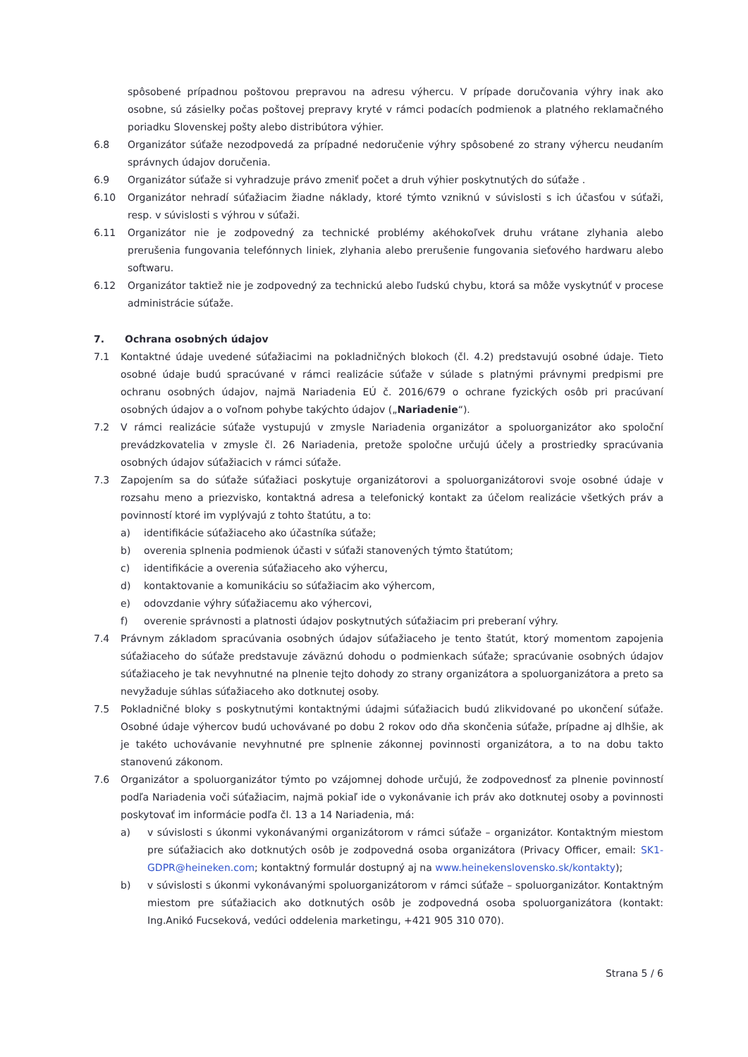spôsobené prípadnou poštovou prepravou na adresu výhercu. V prípade doručovania výhry inak ako osobne, sú zásielky počas poštovej prepravy kryté v rámci podacích podmienok a platného reklamačného poriadku Slovenskej pošty alebo distribútora výhier.
6.8 Organizátor súťaže nezodpovedá za prípadné nedoručenie výhry spôsobené zo strany výhercu neudaním správnych údajov doručenia.
6.9 Organizátor súťaže si vyhradzuje právo zmeniť počet a druh výhier poskytnutých do súťaže .
6.10 Organizátor nehradí súťažiacim žiadne náklady, ktoré týmto vzniknú v súvislosti s ich účasťou v súťaži, resp. v súvislosti s výhrou v súťaži.
6.11 Organizátor nie je zodpovedný za technické problémy akéhokoľvek druhu vrátane zlyhania alebo prerušenia fungovania telefónnych liniek, zlyhania alebo prerušenie fungovania sieťového hardwaru alebo softwaru.
6.12 Organizátor taktiež nie je zodpovedný za technickú alebo ľudskú chybu, ktorá sa môže vyskytnúť v procese administrácie súťaže.
7. Ochrana osobných údajov
7.1 Kontaktné údaje uvedené súťažiacimi na pokladničných blokoch (čl. 4.2) predstavujú osobné údaje. Tieto osobné údaje budú spracúvané v rámci realizácie súťaže v súlade s platnými právnymi predpismi pre ochranu osobných údajov, najmä Nariadenia EÚ č. 2016/679 o ochrane fyzických osôb pri pracúvaní osobných údajov a o voľnom pohybe takýchto údajov („Nariadenie“).
7.2 V rámci realizácie súťaže vystupujú v zmysle Nariadenia organizátor a spoluorganizátor ako spoloční prevádzkovatelia v zmysle čl. 26 Nariadenia, pretože spoločne určujú účely a prostriedky spracúvania osobných údajov súťažiacich v rámci súťaže.
7.3 Zapojením sa do súťaže súťažiaci poskytuje organizátorovi a spoluorganizátorovi svoje osobné údaje v rozsahu meno a priezvisko, kontaktná adresa a telefonický kontakt za účelom realizácie všetkých práv a povinností ktoré im vyplývajú z tohto štatútu, a to:
a) identifikácie súťažiaceho ako účastníka súťaže;
b) overenia splnenia podmienok účasti v súťaži stanovených týmto štatútom;
c) identifikácie a overenia súťažiaceho ako výhercu,
d) kontaktovanie a komunikáciu so súťažiacim ako výhercom,
e) odovzdanie výhry súťažiacemu ako výhercovi,
f) overenie správnosti a platnosti údajov poskytnutých súťažiacim pri preberaní výhry.
7.4 Právnym základom spracúvania osobných údajov súťažiaceho je tento štatút, ktorý momentom zapojenia súťažiaceho do súťaže predstavuje záväznú dohodu o podmienkach súťaže; spracúvanie osobných údajov súťažiaceho je tak nevyhnutné na plnenie tejto dohody zo strany organizátora a spoluorganizátora a preto sa nevyžaduje súhlas súťažiaceho ako dotknutej osoby.
7.5 Pokladničné bloky s poskytnutými kontaktnými údajmi súťažiacich budú zlikvidované po ukončení súťaže. Osobné údaje výhercov budú uchovávané po dobu 2 rokov odo dňa skončenia súťaže, prípadne aj dlhšie, ak je takéto uchovávanie nevyhnutné pre splnenie zákonnej povinnosti organizátora, a to na dobu takto stanovenú zákonom.
7.6 Organizátor a spoluorganizátor týmto po vzájomnej dohode určujú, že zodpovednosť za plnenie povinností podľa Nariadenia voči súťažiacim, najmä pokiaľ ide o vykonávanie ich práv ako dotknutej osoby a povinnosti poskytovať im informácie podľa čl. 13 a 14 Nariadenia, má:
a) v súvislosti s úkonmi vykonávanými organizátorom v rámci súťaže – organizátor. Kontaktným miestom pre súťažiacich ako dotknutých osôb je zodpovedná osoba organizátora (Privacy Officer, email: SK1-GDPR@heineken.com; kontaktný formulár dostupný aj na www.heinekenslovensko.sk/kontakty);
b) v súvislosti s úkonmi vykonávanými spoluorganizátorom v rámci súťaže – spoluorganizátor. Kontaktným miestom pre súťažiacich ako dotknutých osôb je zodpovedná osoba spoluorganizátora (kontakt: Ing.Anikó Fucseková, vedúci oddelenia marketingu, +421 905 310 070).
Strana 5 / 6